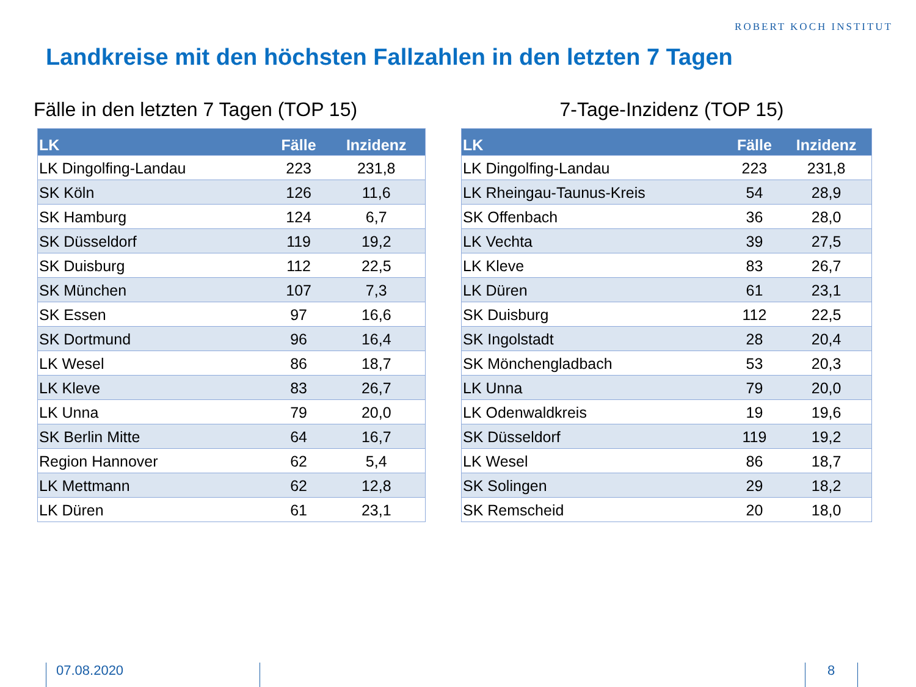ROBERT KOCH INSTITUT
Landkreise mit den höchsten Fallzahlen in den letzten 7 Tagen
Fälle in den letzten 7 Tagen (TOP 15)
| LK | Fälle | Inzidenz |
| --- | --- | --- |
| LK Dingolfing-Landau | 223 | 231,8 |
| SK Köln | 126 | 11,6 |
| SK Hamburg | 124 | 6,7 |
| SK Düsseldorf | 119 | 19,2 |
| SK Duisburg | 112 | 22,5 |
| SK München | 107 | 7,3 |
| SK Essen | 97 | 16,6 |
| SK Dortmund | 96 | 16,4 |
| LK Wesel | 86 | 18,7 |
| LK Kleve | 83 | 26,7 |
| LK Unna | 79 | 20,0 |
| SK Berlin Mitte | 64 | 16,7 |
| Region Hannover | 62 | 5,4 |
| LK Mettmann | 62 | 12,8 |
| LK Düren | 61 | 23,1 |
7-Tage-Inzidenz (TOP 15)
| LK | Fälle | Inzidenz |
| --- | --- | --- |
| LK Dingolfing-Landau | 223 | 231,8 |
| LK Rheingau-Taunus-Kreis | 54 | 28,9 |
| SK Offenbach | 36 | 28,0 |
| LK Vechta | 39 | 27,5 |
| LK Kleve | 83 | 26,7 |
| LK Düren | 61 | 23,1 |
| SK Duisburg | 112 | 22,5 |
| SK Ingolstadt | 28 | 20,4 |
| SK Mönchengladbach | 53 | 20,3 |
| LK Unna | 79 | 20,0 |
| LK Odenwaldkreis | 19 | 19,6 |
| SK Düsseldorf | 119 | 19,2 |
| LK Wesel | 86 | 18,7 |
| SK Solingen | 29 | 18,2 |
| SK Remscheid | 20 | 18,0 |
07.08.2020 8